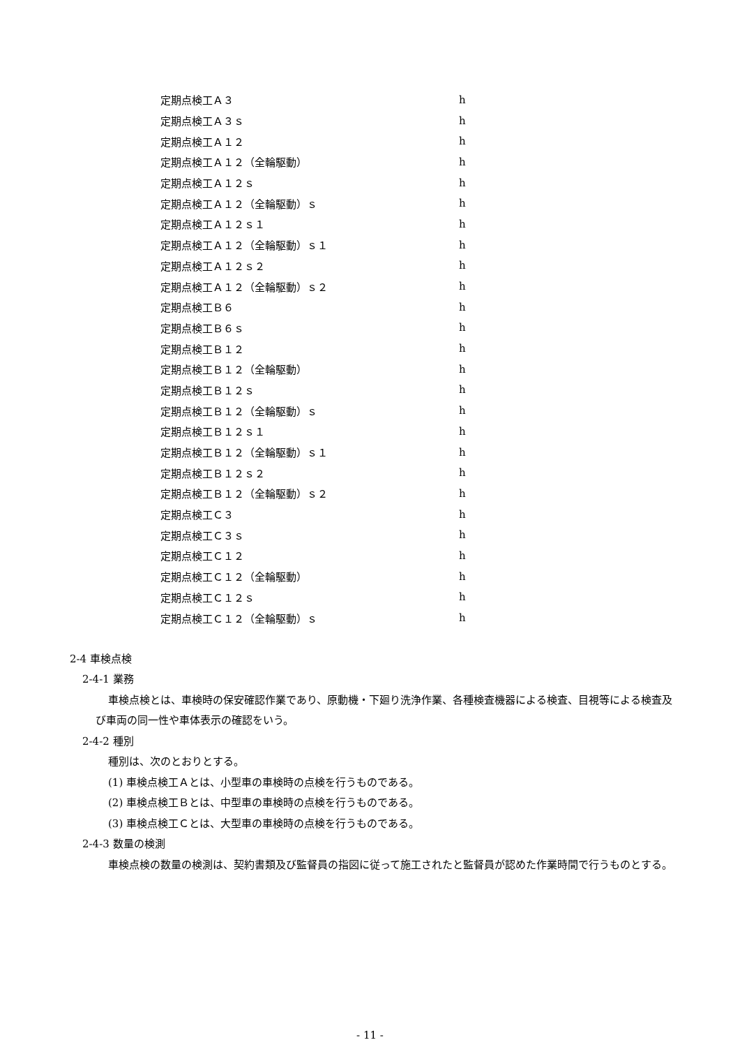| 定期点検工Ａ３ | h |
| 定期点検工Ａ３ｓ | h |
| 定期点検工Ａ１２ | h |
| 定期点検工Ａ１２（全輪駆動） | h |
| 定期点検工Ａ１２ｓ | h |
| 定期点検工Ａ１２（全輪駆動）ｓ | h |
| 定期点検工Ａ１２ｓ１ | h |
| 定期点検工Ａ１２（全輪駆動）ｓ１ | h |
| 定期点検工Ａ１２ｓ２ | h |
| 定期点検工Ａ１２（全輪駆動）ｓ２ | h |
| 定期点検工Ｂ６ | h |
| 定期点検工Ｂ６ｓ | h |
| 定期点検工Ｂ１２ | h |
| 定期点検工Ｂ１２（全輪駆動） | h |
| 定期点検工Ｂ１２ｓ | h |
| 定期点検工Ｂ１２（全輪駆動）ｓ | h |
| 定期点検工Ｂ１２ｓ１ | h |
| 定期点検工Ｂ１２（全輪駆動）ｓ１ | h |
| 定期点検工Ｂ１２ｓ２ | h |
| 定期点検工Ｂ１２（全輪駆動）ｓ２ | h |
| 定期点検工Ｃ３ | h |
| 定期点検工Ｃ３ｓ | h |
| 定期点検工Ｃ１２ | h |
| 定期点検工Ｃ１２（全輪駆動） | h |
| 定期点検工Ｃ１２ｓ | h |
| 定期点検工Ｃ１２（全輪駆動）ｓ | h |
2-4 車検点検
2-4-1 業務
車検点検とは、車検時の保安確認作業であり、原動機・下廻り洗浄作業、各種検査機器による検査、目視等による検査及び車両の同一性や車体表示の確認をいう。
2-4-2 種別
種別は、次のとおりとする。
(1) 車検点検工Ａとは、小型車の車検時の点検を行うものである。
(2) 車検点検工Ｂとは、中型車の車検時の点検を行うものである。
(3) 車検点検工Ｃとは、大型車の車検時の点検を行うものである。
2-4-3 数量の検測
車検点検の数量の検測は、契約書類及び監督員の指図に従って施工されたと監督員が認めた作業時間で行うものとする。
- 11 -